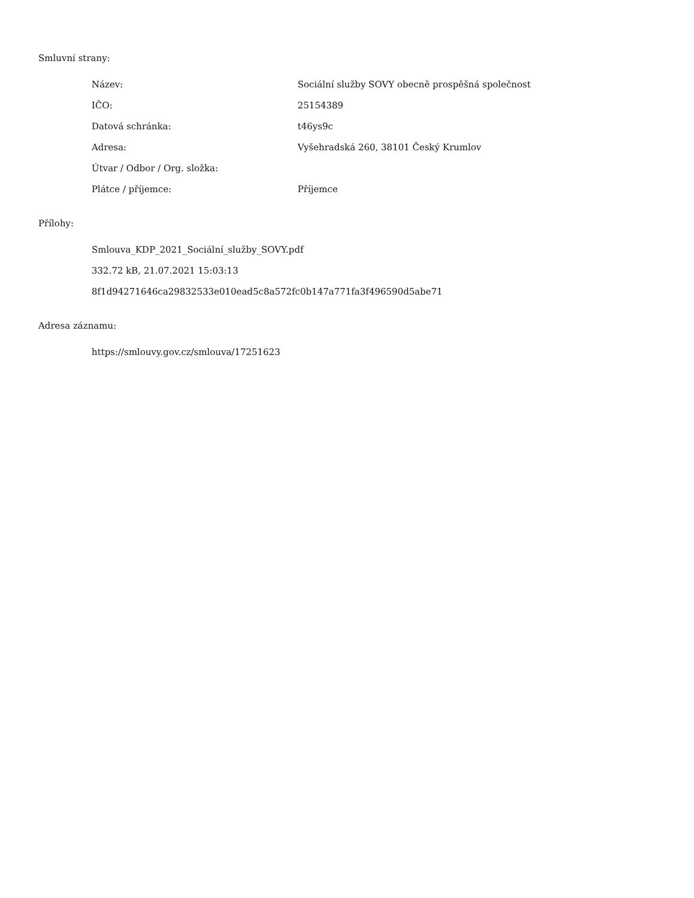Smluvní strany:
| Název: | Sociální služby SOVY obecně prospěšná společnost |
| IČO: | 25154389 |
| Datová schránka: | t46ys9c |
| Adresa: | Vyšehradská 260, 38101 Český Krumlov |
| Útvar / Odbor / Org. složka: | |
| Plátce / příjemce: | Příjemce |
Přílohy:
Smlouva_KDP_2021_Sociální_služby_SOVY.pdf
332.72 kB, 21.07.2021 15:03:13
8f1d94271646ca29832533e010ead5c8a572fc0b147a771fa3f496590d5abe71
Adresa záznamu:
https://smlouvy.gov.cz/smlouva/17251623